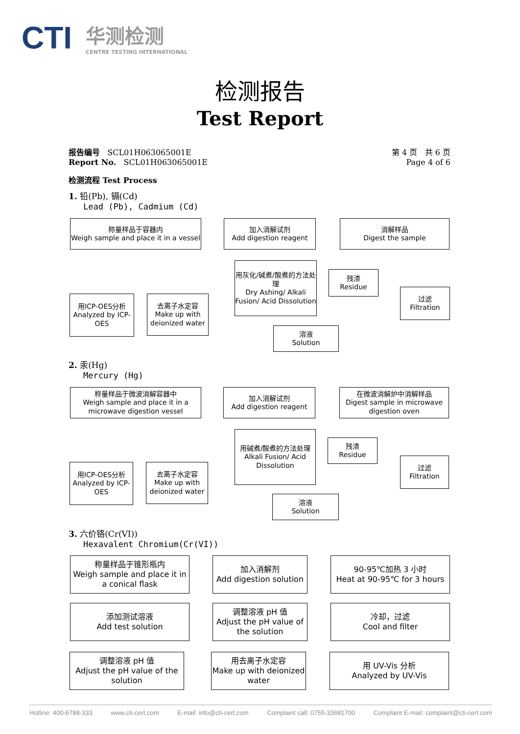CTI 华测检测
CENTRE TESTING INTERNATIONAL
检测报告
Test Report
报告编号 SCL01H063065001E 第 4 页 共 6 页
Report No. SCL01H063065001E Page 4 of 6
检测流程 Test Process
1. 铅(Pb), 镉(Cd)
Lead (Pb), Cadmium (Cd)
称量样品于容器内
Weigh sample and place it in a vessel
加入消解试剂
Add digestion reagent
消解样品
Digest the sample
用灰化/碱煮/酸煮的方法处理
Dry Ashing/ Alkali Fusion/ Acid Dissolution
残渣
Residue
过滤
Filtration
用ICP-OES分析
Analyzed by ICP-OES
去离子水定容
Make up with deionized water
溶液
Solution
2. 汞(Hg)
Mercury (Hg)
称量样品于微波消解容器中
Weigh sample and place it in a microwave digestion vessel
加入消解试剂
Add digestion reagent
在微波消解炉中消解样品
Digest sample in microwave digestion oven
用碱煮/酸煮的方法处理
Alkali Fusion/ Acid Dissolution
残渣
Residue
过滤
Filtration
用ICP-OES分析
Analyzed by ICP-OES
去离子水定容
Make up with deionized water
溶液
Solution
3. 六价铬(Cr(VI))
Hexavalent Chromium(Cr(VI))
称量样品于锥形瓶内
Weigh sample and place it in a conical flask
加入消解剂
Add digestion solution
90-95℃加热 3 小时
Heat at 90-95℃ for 3 hours
添加测试溶液
Add test solution
调整溶液 pH 值
Adjust the pH value of the solution
冷却，过滤
Cool and filter
调整溶液 pH 值
Adjust the pH value of the solution
用去离子水定容
Make up with deionized water
用 UV-Vis 分析
Analyzed by UV-Vis
Hotline: 400-6788-333 www.cti-cert.com E-mail: info@cti-cert.com Complaint call: 0755-33681700 Complaint E-mail: complaint@cti-cert.com